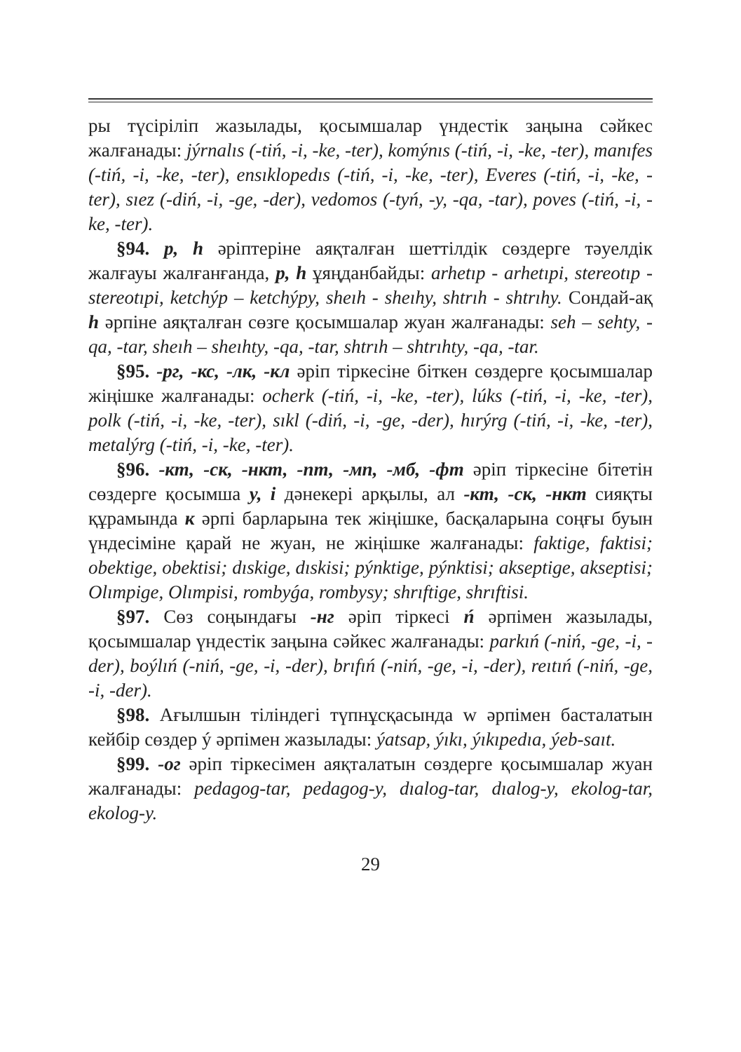ры түсіріліп жазылады, қосымшалар үндестік заңына сәйкес жалғанады: jýrnalıs (-tiń, -i, -ke, -ter), komýnıs (-tiń, -i, -ke, -ter), manıfes (-tiń, -i, -ke, -ter), ensıklopedıs (-tiń, -i, -ke, -ter), Everes (-tiń, -i, -ke, -ter), sıez (-diń, -i, -ge, -der), vedomos (-tyń, -y, -qa, -tar), poves (-tiń, -i, -ke, -ter).
§94. p, h әріптеріне аяқталған шеттілдік сөздерге тәуелдік жалғауы жалғанғанда, p, h ұяңданбайды: arhetıp - arhetıpi, stereotıp - stereotıpi, ketchýp – ketchýpy, sheıh - sheıhy, shtrıh - shtrıhy. Сондай-ақ h әрпіне аяқталған сөзге қосымшалар жуан жалғанады: seh – sehty, -qa, -tar, sheıh – sheıhty, -qa, -tar, shtrıh – shtrıhty, -qa, -tar.
§95. -рг, -кс, -лк, -кл әріп тіркесіне біткен сөздерге қосымшалар жіңішке жалғанады: ocherk (-tiń, -i, -ke, -ter), lúks (-tiń, -i, -ke, -ter), polk (-tiń, -i, -ke, -ter), sıkl (-diń, -i, -ge, -der), hırýrg (-tiń, -i, -ke, -ter), metalýrg (-tiń, -i, -ke, -ter).
§96. -кт, -ск, -нкт, -пт, -мп, -мб, -фт әріп тіркесіне бітетін сөздерге қосымша y, i дәнекері арқылы, ал -кт, -ск, -нкт сияқты құрамында к әрпі барларына тек жіңішке, басқаларына соңғы буын үндесіміне қарай не жуан, не жіңішке жалғанады: faktige, faktisi; obektige, obektisi; dıskige, dıskisi; pýnktige, pýnktisi; akseptige, akseptisi; Olımpige, Olımpisi, rombyǵa, rombysy; shrıftige, shrıftisi.
§97. Сөз соңындағы -нг әріп тіркесі ń әрпімен жазылады, қосымшалар үндестік заңына сәйкес жалғанады: parkıń (-niń, -ge, -i, -der), boýlıń (-niń, -ge, -i, -der), brıfıń (-niń, -ge, -i, -der), reıtıń (-niń, -ge, -i, -der).
§98. Ағылшын тіліндегі түпнұсқасында w әрпімен басталатын кейбір сөздер ý әрпімен жазылады: ýatsap, ýıkı, ýıkıpedıa, ýeb-saıt.
§99. -ог әріп тіркесімен аяқталатын сөздерге қосымшалар жуан жалғанады: pedagog-tar, pedagog-y, dıalog-tar, dıalog-y, ekolog-tar, ekolog-y.
29